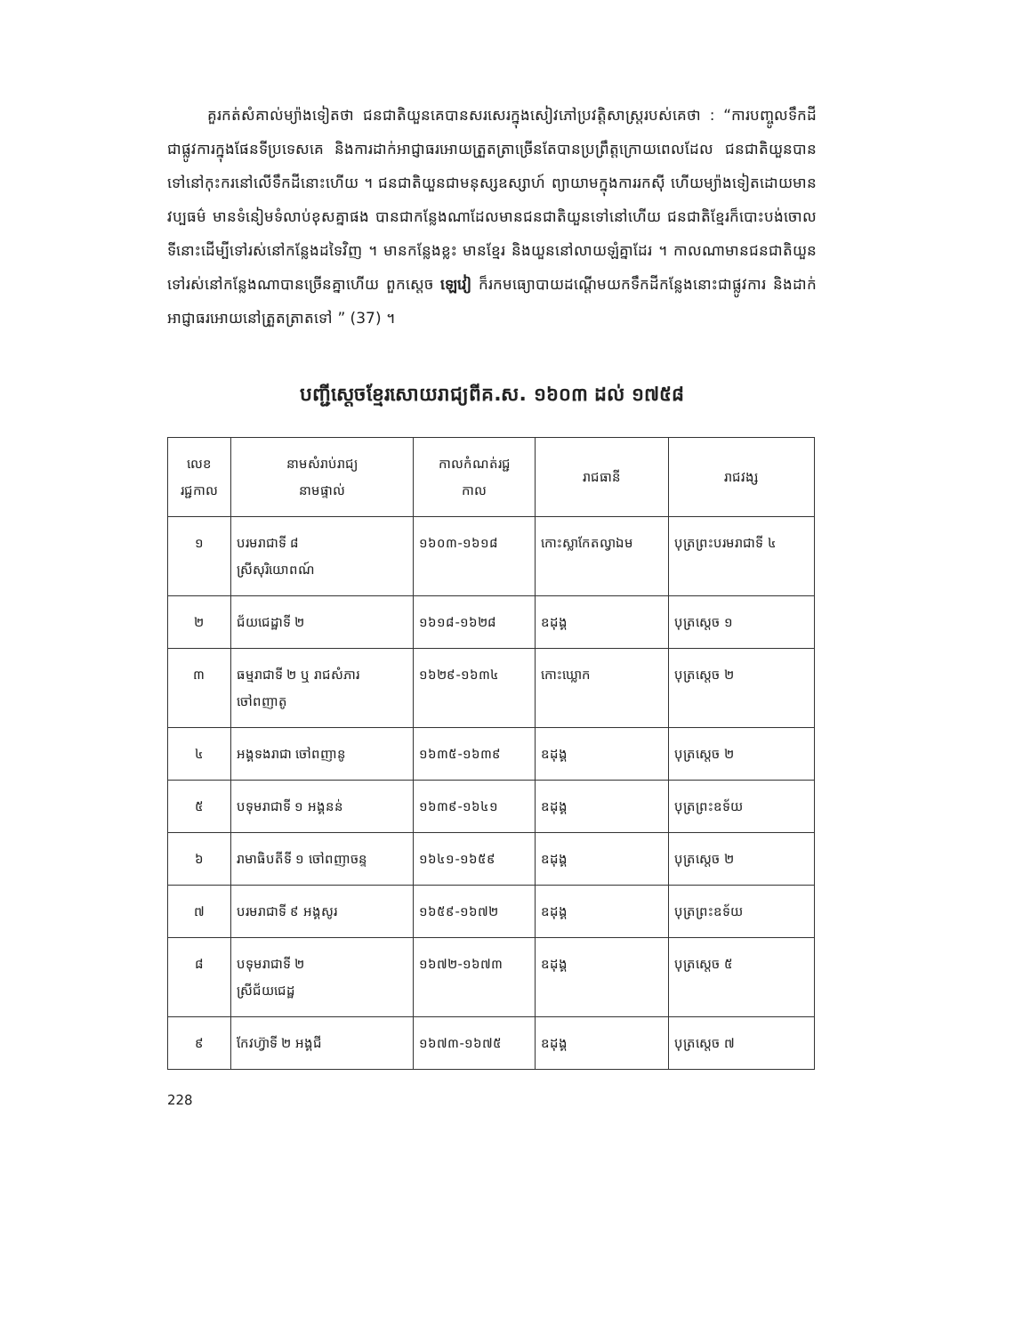គួរកត់សំគាល់ម្យ៉ាងទៀតថា ជនជាតិយួនគេបានសរសេរក្នុងសៀវភៅប្រវត្តិសាស្ត្ររបស់គេថា : “ការបញ្ចូលទឹកដីជាផ្លូវការក្នុងផែនទីប្រទេសគេ និងការដាក់អាជ្ញាធរអោយត្រួតត្រាច្រើនតែបានប្រព្រឹត្តក្រោយពេលដែល ជនជាតិយួនបានទៅនៅកុះករនៅលើទឹកដីនោះហើយ ។ ជនជាតិយួនជាមនុស្សឧស្សាហ៍ ព្យាយាមក្នុងការរកស៊ី ហើយម្យ៉ាងទៀតដោយមានវប្បធម៌ មានទំនៀមទំលាប់ខុសគ្នាផង បានជាកន្លែងណាដែលមានជនជាតិយួនទៅនៅហើយ ជនជាតិខ្មែរក៏បោះបង់ចោលទីនោះដើម្បីទៅរស់នៅកន្លែងដទៃវិញ ។ មានកន្លែងខ្លះ មានខ្មែរ និងយួននៅលាយឡំគ្នាដែរ ។ កាលណាមានជនជាតិយួនទៅរស់នៅកន្លែងណាបានច្រើនគ្នាហើយ ពួកស្តេច ឡេវៀ ក៏រកមធ្យោបាយដណ្តើមយកទឹកដីកន្លែងនោះជាផ្លូវការ និងដាក់អាជ្ញាធរអោយនៅត្រួតត្រាតទៅ ” (37) ។
បញ្ជីស្តេចខ្មែរសោយរាជ្យពីគ.ស. ១៦០៣ ដល់ ១៧៥៨
| លេខ រជ្ជកាល | នាមសំរាប់រាជ្យ នាមផ្ទាល់ | កាលកំណត់រជ្ជ កាល | រាជធានី | រាជវង្ស |
| --- | --- | --- | --- | --- |
| ១ | បរមរាជាទី ៨ ស្រីសុរិយោពណ៍ | ១៦០៣-១៦១៨ | កោះស្លាកែតល្វាឯម | បុត្រព្រះបរមរាជាទី ៤ |
| ២ | ជ័យជេដ្ឋាទី ២ | ១៦១៨-១៦២៨ | ឧដុង្គ | បុត្រស្តេច ១ |
| ៣ | ធម្មរាជាទី ២ ឬ រាជសំភារ ចៅពញាតូ | ១៦២៩-១៦៣៤ | កោះឃ្លោក | បុត្រស្តេច ២ |
| ៤ | អង្គទងរាជា ចៅពញានូ | ១៦៣៥-១៦៣៩ | ឧដុង្គ | បុត្រស្តេច ២ |
| ៥ | បទុមរាជាទី ១ អង្គនន់ | ១៦៣៩-១៦៤១ | ឧដុង្គ | បុត្រព្រះឧទ័យ |
| ៦ | រាមាធិបតីទី ១ ចៅពញាចន្ទ | ១៦៤១-១៦៥៩ | ឧដុង្គ | បុត្រស្តេច ២ |
| ៧ | បរមរាជាទី ៩ អង្គសូរ | ១៦៥៩-១៦៧២ | ឧដុង្គ | បុត្រព្រះឧទ័យ |
| ៨ | បទុមរាជាទី ២ ស្រីជ័យជេដ្ឋ | ១៦៧២-១៦៧៣ | ឧដុង្គ | បុត្រស្តេច ៥ |
| ៩ | កែវហ្វ៊ាទី ២ អង្គជី | ១៦៧៣-១៦៧៥ | ឧដុង្គ | បុត្រស្តេច ៧ |
228